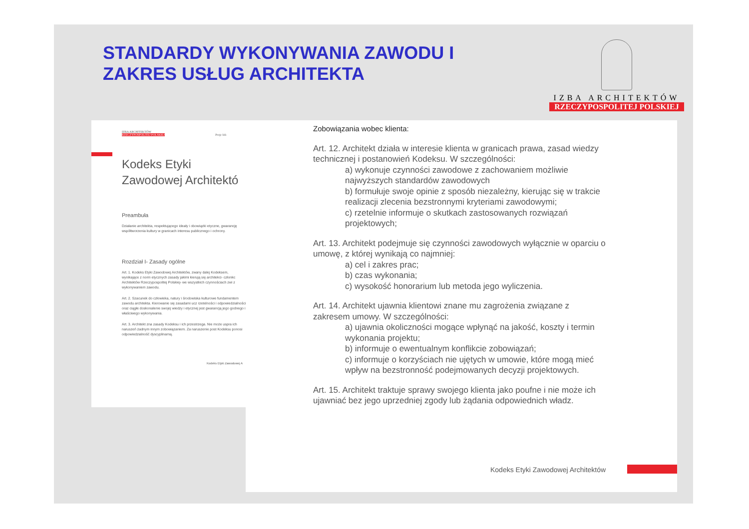STANDARDY WYKONYWANIA ZAWODU I
ZAKRES USŁUG ARCHITEKTA
IZBA ARCHITEKTÓW
RZECZYPOSPOLITEJ POLSKIEJ
IZBA ARCHITEKTÓW
RZECZYPOSPOLITEJ POLSKIEJ Proje Izb
Kodeks Etyki
Zawodowej Architektó
Preambuła
Działanie architekta, respektującego ideały i obowiązki etyczne, gwarancję współtworzenia kultury w granicach interesu publicznego i ochrony.
Rozdział I- Zasady ogólne
Art. 1. Kodeks Etyki Zawodowej Architektów, zwany dalej Kodeksem, wynikające z norm etycznych zasady jakimi kierują się architekci- członkc Architektów Rzeczypospolitej Polskiej- we wszystkich czynnościach zwi z wykonywaniem zawodu.
Art. 2. Szacunek do człowieka, natury i środowiska kulturowe fundamentem zawodu architekta. Kierowanie się zasadami ucz rzetelności i odpowiedzialności oraz ciągłe doskonalenie swojej wiedzy i etycznej jest gwarancją jego godnego i właściwego wykonywania.
Art. 3. Architekt zna zasady Kodeksu i ich przestrzega. Nie może uspra ich naruszeń żadnym innym zobowiązaniem. Za naruszenie post Kodeksu ponosi odpowiedzialność dyscyplinarną.
Kodeks Etyki Zawodowej A
Zobowiązania wobec klienta:
Art. 12. Architekt działa w interesie klienta w granicach prawa, zasad wiedzy technicznej i postanowień Kodeksu. W szczególności:
a) wykonuje czynności zawodowe z zachowaniem możliwie najwyższych standardów zawodowych
b) formułuje swoje opinie z sposób niezależny, kierując się w trakcie realizacji zlecenia bezstronnymi kryteriami zawodowymi;
c) rzetelnie informuje o skutkach zastosowanych rozwiązań projektowych;
Art. 13. Architekt podejmuje się czynności zawodowych wyłącznie w oparciu o umowę, z której wynikają co najmniej:
a) cel i zakres prac;
b) czas wykonania;
c) wysokość honorarium lub metoda jego wyliczenia.
Art. 14. Architekt ujawnia klientowi znane mu zagrożenia związane z zakresem umowy. W szczególności:
a) ujawnia okoliczności mogące wpłynąć na jakość, koszty i termin wykonania projektu;
b) informuje o ewentualnym konflikcie zobowiązań;
c) informuje o korzyściach nie ujętych w umowie, które mogą mieć wpływ na bezstronność podejmowanych decyzji projektowych.
Art. 15. Architekt traktuje sprawy swojego klienta jako poufne i nie może ich ujawniać bez jego uprzedniej zgody lub żądania odpowiednich władz.
Kodeks Etyki Zawodowej Architektów